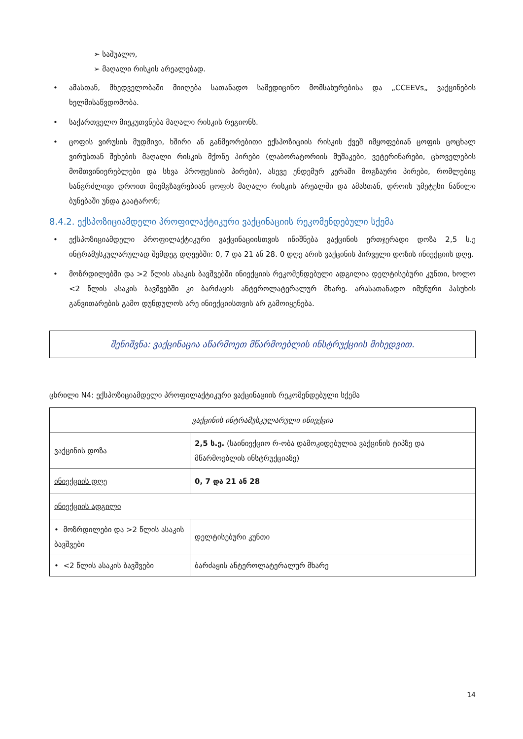➢ საშუალო,
➢ მაღალი რისკის არეალებად.
• ამასთან, მხედველობაში მიიღება სათანადო სამედიცინო მომსახურებისა და „CCEEVs„ ვაქცინების ხელმისაწვდომობა.
• საქართველო მიეკუთვნება მაღალი რისკის რეგიონს.
• ცოფის ვირუსის მუდმივი, ხშირი ან განმეორებითი ექსპოზიციის რისკის ქვეშ იმყოფებიან ცოფის ცოცხალ ვირუსთან შეხების მაღალი რისკის მქონე პირები (ლაბორატორიის მუშაკები, ვეტერინარები, ცხოველების მომთვინიერებლები და სხვა პროფესიის პირები), ასევე ენდემურ კერაში მოგზაური პირები, რომლებიც ხანგრძლივი დროით მიემგზავრებიან ცოფის მაღალი რისკის არეალში და ამასთან, დროის უმეტესი ნაწილი ბუნებაში უნდა გაატარონ;
8.4.2. ექსპოზიციამდელი პროფილაქტიკური ვაქცინაციის რეკომენდებული სქემა
• ექსპოზიციამდელი პროფილაქტიკური ვაქცინაციისთვის ინიშნება ვაქცინის ერთჯერადი დოზა 2,5 ს.ე ინტრამუსკულარულად შემდეგ დღეებში: 0, 7 და 21 ან 28. 0 დღე არის ვაქცინის პირველი დოზის ინიექციის დღე.
• მოზრდილებში და >2 წლის ასაკის ბავშვებში ინიექციის რეკომენდებული ადგილია დელტისებური კუნთი, ხოლო <2 წლის ასაკის ბავშვებში კი ბარძაყის ანტეროლატერალურ მხარე. არასათანადო იმუნური პასუხის განვითარების გამო დუნდულოს არე ინიექციისთვის არ გამოიყენება.
შენიშვნა: ვაქცინაცია აწარმოეთ მწარმოებლის ინსტრუქციის მიხედვით.
ცხრილი N4: ექსპოზიციამდელი პროფილაქტიკური ვაქცინაციის რეკომენდებული სქემა
| ვაქცინის ინტრამუსკულარული ინიექცია | |
| --- | --- |
| ვაქცინის დოზა | 2,5 ს.ე. (საინიექციო რ-ობა დამოკიდებულია ვაქცინის ტიპზე და მწარმოებლის ინსტრუქციაზე) |
| ინიექციის დღე | 0, 7 და 21 ან 28 |
| ინიექციის ადგილი | |
| • მოზრდილები და >2 წლის ასაკის ბავშვები | დელტისებური კუნთი |
| • <2 წლის ასაკის ბავშვები | ბარძაყის ანტეროლატერალურ მხარე |
14